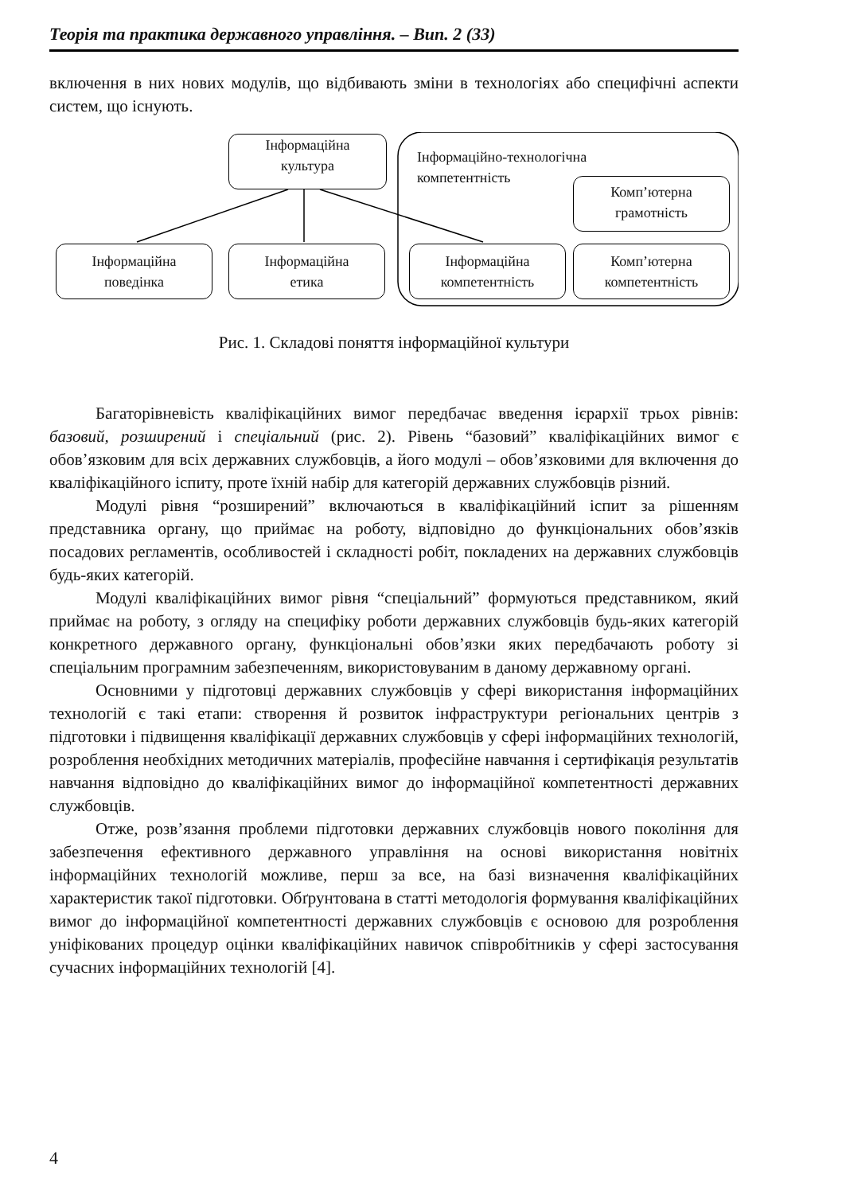Теорія та практика державного управління. – Вип. 2 (33)
включення в них нових модулів, що відбивають зміни в технологіях або специфічні аспекти систем, що існують.
Інформаційна
культура
Інформаційно-технологічна
компетентність
Комп’ютерна
грамотність
Інформаційна
поведінка
Інформаційна
етика
Інформаційна
компетентність
Комп’ютерна
компетентність
Рис. 1. Складові поняття інформаційної культури
Багаторівневість кваліфікаційних вимог передбачає введення ієрархії трьох рівнів: базовий, розширений і спеціальний (рис. 2). Рівень “базовий” кваліфікаційних вимог є обов’язковим для всіх державних службовців, а його модулі – обов’язковими для включення до кваліфікаційного іспиту, проте їхній набір для категорій державних службовців різний.
Модулі рівня “розширений” включаються в кваліфікаційний іспит за рішенням представника органу, що приймає на роботу, відповідно до функціональних обов’язків посадових регламентів, особливостей і складності робіт, покладених на державних службовців будь-яких категорій.
Модулі кваліфікаційних вимог рівня “спеціальний” формуються представником, який приймає на роботу, з огляду на специфіку роботи державних службовців будь-яких категорій конкретного державного органу, функціональні обов’язки яких передбачають роботу зі спеціальним програмним забезпеченням, використовуваним в даному державному органі.
Основними у підготовці державних службовців у сфері використання інформаційних технологій є такі етапи: створення й розвиток інфраструктури регіональних центрів з підготовки і підвищення кваліфікації державних службовців у сфері інформаційних технологій, розроблення необхідних методичних матеріалів, професійне навчання і сертифікація результатів навчання відповідно до кваліфікаційних вимог до інформаційної компетентності державних службовців.
Отже, розв’язання проблеми підготовки державних службовців нового покоління для забезпечення ефективного державного управління на основі використання новітніх інформаційних технологій можливе, перш за все, на базі визначення кваліфікаційних характеристик такої підготовки. Обґрунтована в статті методологія формування кваліфікаційних вимог до інформаційної компетентності державних службовців є основою для розроблення уніфікованих процедур оцінки кваліфікаційних навичок співробітників у сфері застосування сучасних інформаційних технологій [4].
4